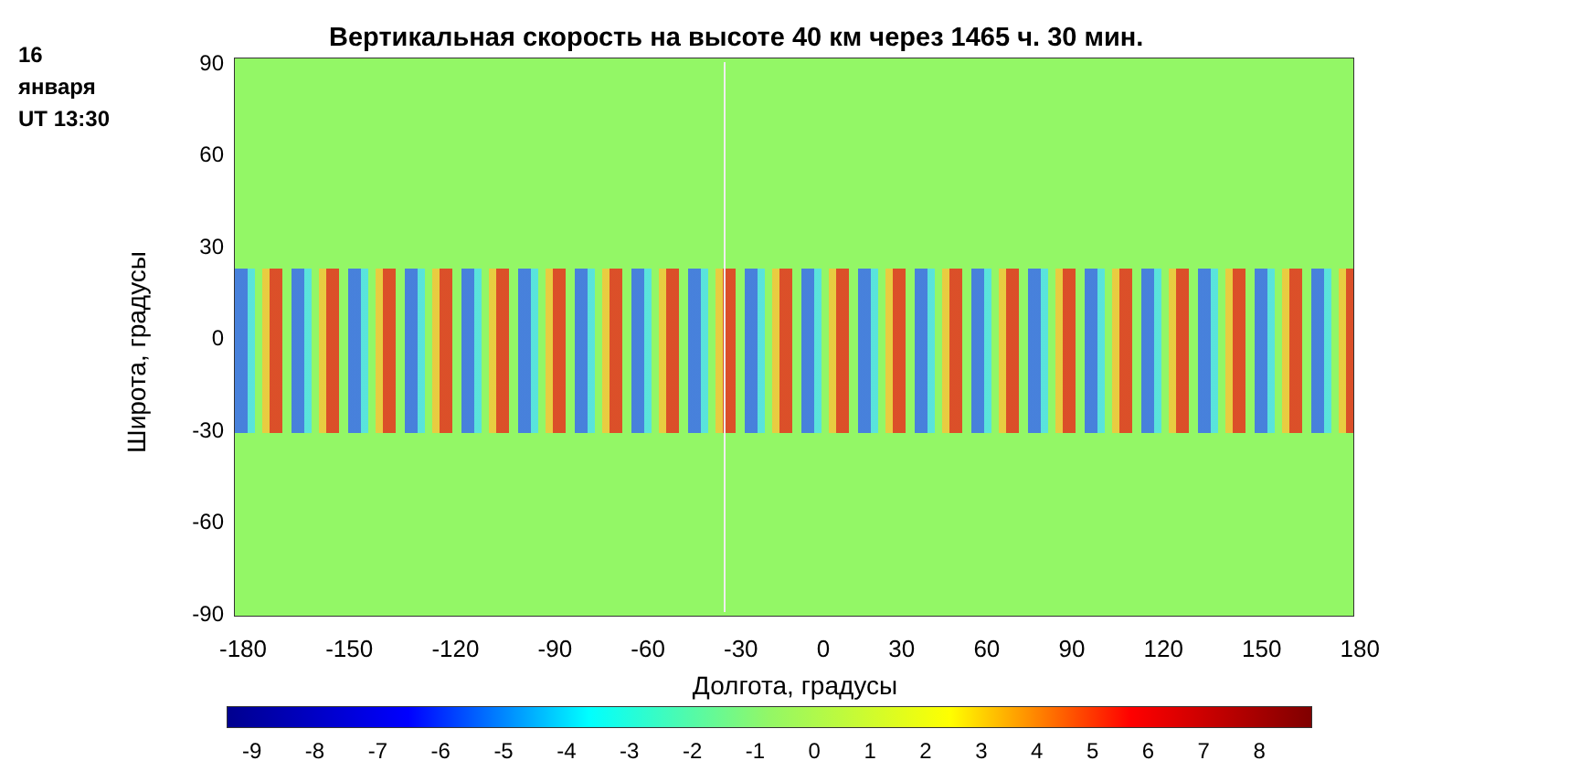16
января
UT 13:30
Вертикальная скорость на высоте 40 км через 1465 ч. 30 мин.
Широта, градусы
90
60
30
0
-30
-60
-90
-180 -150 -120 -90 -60 -30 0 30 60 90 120 150 180
Долгота, градусы
-9 -8 -7 -6 -5 -4 -3 -2 -1 0 1 2 3 4 5 6 7 8